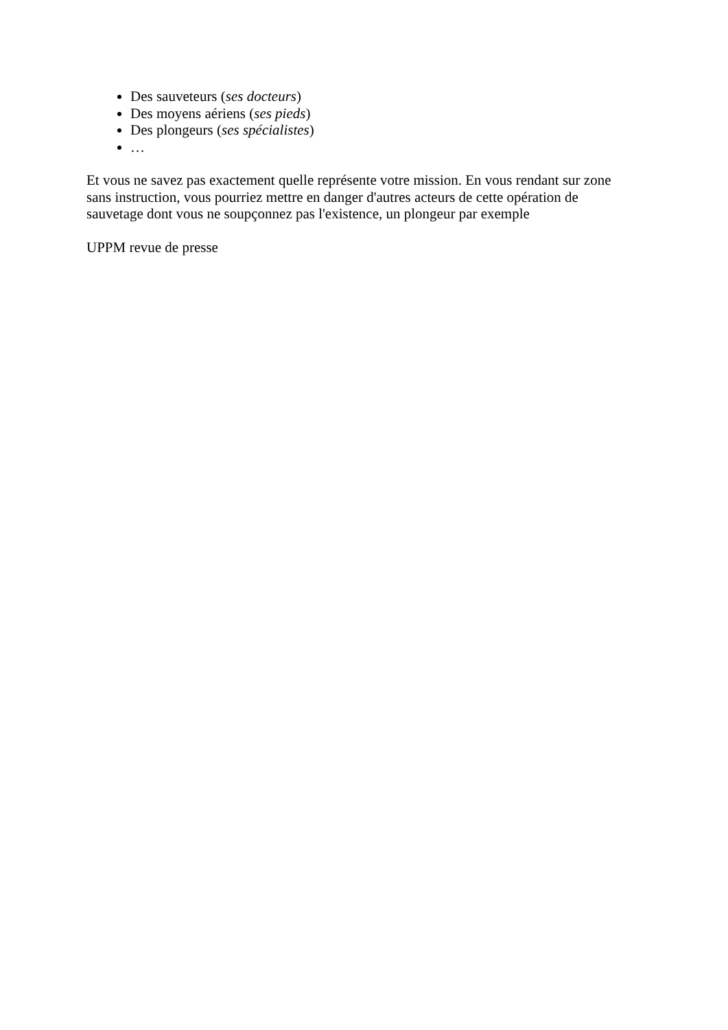Des sauveteurs (ses docteurs)
Des moyens aériens (ses pieds)
Des plongeurs (ses spécialistes)
…
Et vous ne savez pas exactement quelle représente votre mission. En vous rendant sur zone sans instruction, vous pourriez mettre en danger d'autres acteurs de cette opération de sauvetage dont vous ne soupçonnez pas l'existence, un plongeur par exemple
UPPM revue de presse